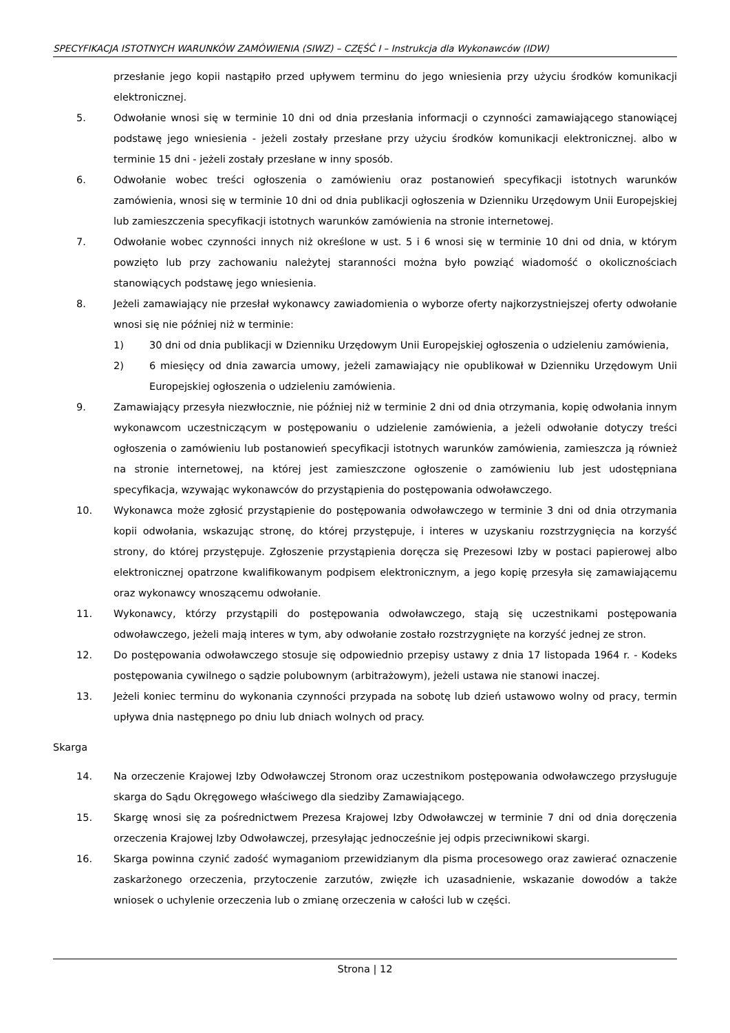SPECYFIKACJA ISTOTNYCH WARUNKÓW ZAMÓWIENIA (SIWZ) – CZĘŚĆ I – Instrukcja dla Wykonawców (IDW)
przesłanie jego kopii nastąpiło przed upływem terminu do jego wniesienia przy użyciu środków komunikacji elektronicznej.
5. Odwołanie wnosi się w terminie 10 dni od dnia przesłania informacji o czynności zamawiającego stanowiącej podstawę jego wniesienia - jeżeli zostały przesłane przy użyciu środków komunikacji elektronicznej. albo w terminie 15 dni - jeżeli zostały przesłane w inny sposób.
6. Odwołanie wobec treści ogłoszenia o zamówieniu oraz postanowień specyfikacji istotnych warunków zamówienia, wnosi się w terminie 10 dni od dnia publikacji ogłoszenia w Dzienniku Urzędowym Unii Europejskiej lub zamieszczenia specyfikacji istotnych warunków zamówienia na stronie internetowej.
7. Odwołanie wobec czynności innych niż określone w ust. 5 i 6 wnosi się w terminie 10 dni od dnia, w którym powzięto lub przy zachowaniu należytej staranności można było powziąć wiadomość o okolicznościach stanowiących podstawę jego wniesienia.
8. Jeżeli zamawiający nie przesłał wykonawcy zawiadomienia o wyborze oferty najkorzystniejszej oferty odwołanie wnosi się nie później niż w terminie:
1) 30 dni od dnia publikacji w Dzienniku Urzędowym Unii Europejskiej ogłoszenia o udzieleniu zamówienia,
2) 6 miesięcy od dnia zawarcia umowy, jeżeli zamawiający nie opublikował w Dzienniku Urzędowym Unii Europejskiej ogłoszenia o udzieleniu zamówienia.
9. Zamawiający przesyła niezwłocznie, nie później niż w terminie 2 dni od dnia otrzymania, kopię odwołania innym wykonawcom uczestniczącym w postępowaniu o udzielenie zamówienia, a jeżeli odwołanie dotyczy treści ogłoszenia o zamówieniu lub postanowień specyfikacji istotnych warunków zamówienia, zamieszcza ją również na stronie internetowej, na której jest zamieszczone ogłoszenie o zamówieniu lub jest udostępniana specyfikacja, wzywając wykonawców do przystąpienia do postępowania odwoławczego.
10. Wykonawca może zgłosić przystąpienie do postępowania odwoławczego w terminie 3 dni od dnia otrzymania kopii odwołania, wskazując stronę, do której przystępuje, i interes w uzyskaniu rozstrzygnięcia na korzyść strony, do której przystępuje. Zgłoszenie przystąpienia doręcza się Prezesowi Izby w postaci papierowej albo elektronicznej opatrzone kwalifikowanym podpisem elektronicznym, a jego kopię przesyła się zamawiającemu oraz wykonawcy wnoszącemu odwołanie.
11. Wykonawcy, którzy przystąpili do postępowania odwoławczego, stają się uczestnikami postępowania odwoławczego, jeżeli mają interes w tym, aby odwołanie zostało rozstrzygnięte na korzyść jednej ze stron.
12. Do postępowania odwoławczego stosuje się odpowiednio przepisy ustawy z dnia 17 listopada 1964 r. - Kodeks postępowania cywilnego o sądzie polubownym (arbitrażowym), jeżeli ustawa nie stanowi inaczej.
13. Jeżeli koniec terminu do wykonania czynności przypada na sobotę lub dzień ustawowo wolny od pracy, termin upływa dnia następnego po dniu lub dniach wolnych od pracy.
Skarga
14. Na orzeczenie Krajowej Izby Odwoławczej Stronom oraz uczestnikom postępowania odwoławczego przysługuje skarga do Sądu Okręgowego właściwego dla siedziby Zamawiającego.
15. Skargę wnosi się za pośrednictwem Prezesa Krajowej Izby Odwoławczej w terminie 7 dni od dnia doręczenia orzeczenia Krajowej Izby Odwoławczej, przesyłając jednocześnie jej odpis przeciwnikowi skargi.
16. Skarga powinna czynić zadość wymaganiom przewidzianym dla pisma procesowego oraz zawierać oznaczenie zaskarżonego orzeczenia, przytoczenie zarzutów, zwięzłe ich uzasadnienie, wskazanie dowodów a także wniosek o uchylenie orzeczenia lub o zmianę orzeczenia w całości lub w części.
Strona | 12